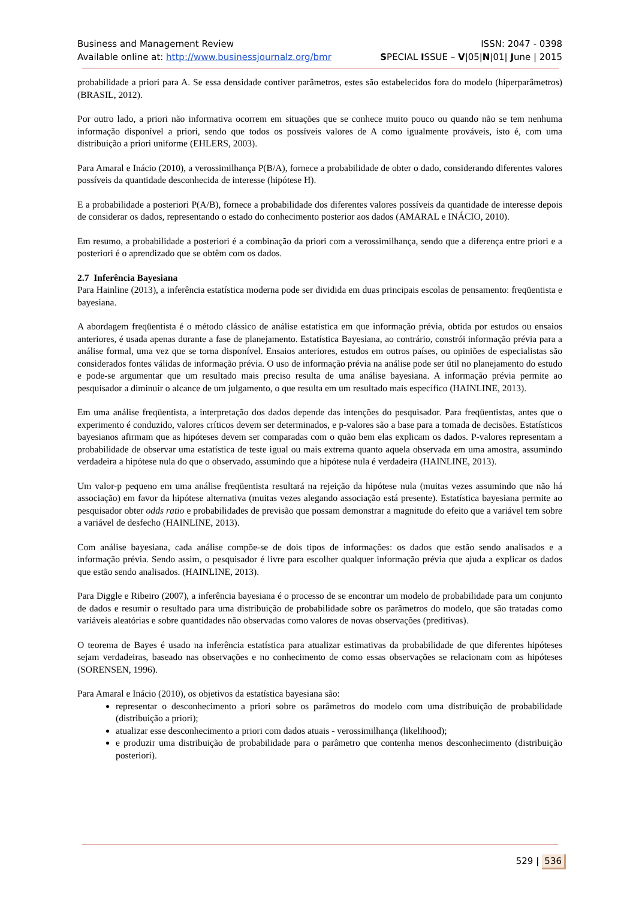Business and Management Review ISSN: 2047 - 0398
Available online at: http://www.businessjournalz.org/bmr
SPECIAL ISSUE – V|05|N|01| June | 2015
probabilidade a priori para A. Se essa densidade contiver parâmetros, estes são estabelecidos fora do modelo (hiperparâmetros) (BRASIL, 2012).
Por outro lado, a priori não informativa ocorrem em situações que se conhece muito pouco ou quando não se tem nenhuma informação disponível a priori, sendo que todos os possíveis valores de A como igualmente prováveis, isto é, com uma distribuição a priori uniforme (EHLERS, 2003).
Para Amaral e Inácio (2010), a verossimilhança P(B/A), fornece a probabilidade de obter o dado, considerando diferentes valores possíveis da quantidade desconhecida de interesse (hipótese H).
E a probabilidade a posteriori P(A/B), fornece a probabilidade dos diferentes valores possíveis da quantidade de interesse depois de considerar os dados, representando o estado do conhecimento posterior aos dados (AMARAL e INÁCIO, 2010).
Em resumo, a probabilidade a posteriori é a combinação da priori com a verossimilhança, sendo que a diferença entre priori e a posteriori é o aprendizado que se obtêm com os dados.
2.7 Inferência Bayesiana
Para Hainline (2013), a inferência estatística moderna pode ser dividida em duas principais escolas de pensamento: freqüentista e bayesiana.
A abordagem freqüentista é o método clássico de análise estatística em que informação prévia, obtida por estudos ou ensaios anteriores, é usada apenas durante a fase de planejamento. Estatística Bayesiana, ao contrário, constrói informação prévia para a análise formal, uma vez que se torna disponível. Ensaios anteriores, estudos em outros países, ou opiniões de especialistas são considerados fontes válidas de informação prévia. O uso de informação prévia na análise pode ser útil no planejamento do estudo e pode-se argumentar que um resultado mais preciso resulta de uma análise bayesiana. A informação prévia permite ao pesquisador a diminuir o alcance de um julgamento, o que resulta em um resultado mais específico (HAINLINE, 2013).
Em uma análise freqüentista, a interpretação dos dados depende das intenções do pesquisador. Para freqüentistas, antes que o experimento é conduzido, valores críticos devem ser determinados, e p-valores são a base para a tomada de decisões. Estatísticos bayesianos afirmam que as hipóteses devem ser comparadas com o quão bem elas explicam os dados. P-valores representam a probabilidade de observar uma estatística de teste igual ou mais extrema quanto aquela observada em uma amostra, assumindo verdadeira a hipótese nula do que o observado, assumindo que a hipótese nula é verdadeira (HAINLINE, 2013).
Um valor-p pequeno em uma análise freqüentista resultará na rejeição da hipótese nula (muitas vezes assumindo que não há associação) em favor da hipótese alternativa (muitas vezes alegando associação está presente). Estatística bayesiana permite ao pesquisador obter odds ratio e probabilidades de previsão que possam demonstrar a magnitude do efeito que a variável tem sobre a variável de desfecho (HAINLINE, 2013).
Com análise bayesiana, cada análise compõe-se de dois tipos de informações: os dados que estão sendo analisados e a informação prévia. Sendo assim, o pesquisador é livre para escolher qualquer informação prévia que ajuda a explicar os dados que estão sendo analisados. (HAINLINE, 2013).
Para Diggle e Ribeiro (2007), a inferência bayesiana é o processo de se encontrar um modelo de probabilidade para um conjunto de dados e resumir o resultado para uma distribuição de probabilidade sobre os parâmetros do modelo, que são tratadas como variáveis aleatórias e sobre quantidades não observadas como valores de novas observações (preditivas).
O teorema de Bayes é usado na inferência estatística para atualizar estimativas da probabilidade de que diferentes hipóteses sejam verdadeiras, baseado nas observações e no conhecimento de como essas observações se relacionam com as hipóteses (SORENSEN, 1996).
Para Amaral e Inácio (2010), os objetivos da estatística bayesiana são:
representar o desconhecimento a priori sobre os parâmetros do modelo com uma distribuição de probabilidade (distribuição a priori);
atualizar esse desconhecimento a priori com dados atuais - verossimilhança (likelihood);
e produzir uma distribuição de probabilidade para o parâmetro que contenha menos desconhecimento (distribuição posteriori).
529 | 536